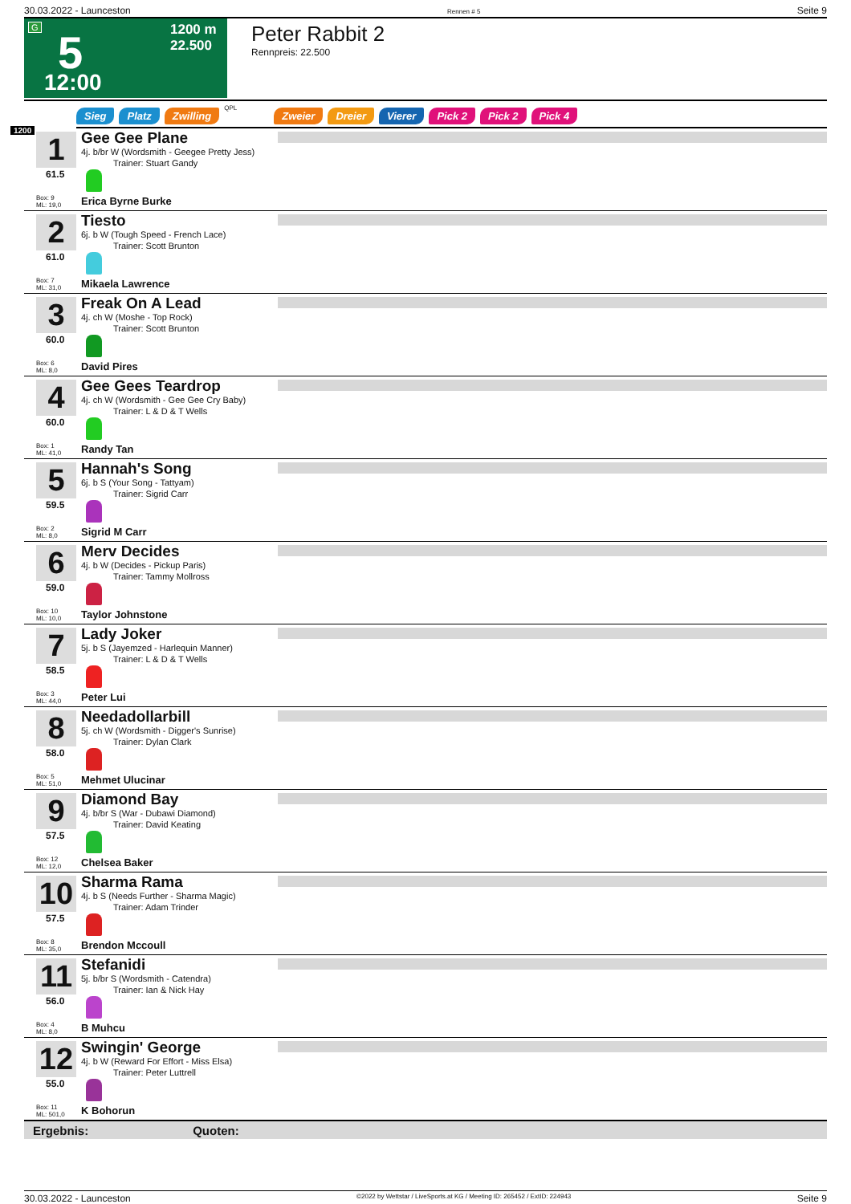30.03.2022 - Launceston Rennen # 5 Seite 9
G 5 1200 m
22.500
12:00
Peter Rabbit 2
Rennpreis: 22.500
Sieg Platz Zwilling QPL Zweier Dreier Vierer Pick 2 Pick 2 Pick 4
1200
1
61.5
Box: 9
ML: 19,0
Gee Gee Plane
4j. b/br W (Wordsmith - Geegee Pretty Jess)
Trainer: Stuart Gandy
Erica Byrne Burke
2
61.0
Box: 7
ML: 31,0
Tiesto
6j. b W (Tough Speed - French Lace)
Trainer: Scott Brunton
Mikaela Lawrence
3
60.0
Box: 6
ML: 8,0
Freak On A Lead
4j. ch W (Moshe - Top Rock)
Trainer: Scott Brunton
David Pires
4
60.0
Box: 1
ML: 41,0
Gee Gees Teardrop
4j. ch W (Wordsmith - Gee Gee Cry Baby)
Trainer: L & D & T Wells
Randy Tan
5
59.5
Box: 2
ML: 8,0
Hannah's Song
6j. b S (Your Song - Tattyam)
Trainer: Sigrid Carr
Sigrid M Carr
6
59.0
Box: 10
ML: 10,0
Merv Decides
4j. b W (Decides - Pickup Paris)
Trainer: Tammy Mollross
Taylor Johnstone
7
58.5
Box: 3
ML: 44,0
Lady Joker
5j. b S (Jayemzed - Harlequin Manner)
Trainer: L & D & T Wells
Peter Lui
8
58.0
Box: 5
ML: 51,0
Needadollarbill
5j. ch W (Wordsmith - Digger's Sunrise)
Trainer: Dylan Clark
Mehmet Ulucinar
9
57.5
Box: 12
ML: 12,0
Diamond Bay
4j. b/br S (War - Dubawi Diamond)
Trainer: David Keating
Chelsea Baker
10
57.5
Box: 8
ML: 35,0
Sharma Rama
4j. b S (Needs Further - Sharma Magic)
Trainer: Adam Trinder
Brendon Mccoull
11
56.0
Box: 4
ML: 8,0
Stefanidi
5j. b/br S (Wordsmith - Catendra)
Trainer: Ian & Nick Hay
B Muhcu
12
55.0
Box: 11
ML: 501,0
Swingin' George
4j. b W (Reward For Effort - Miss Elsa)
Trainer: Peter Luttrell
K Bohorun
Ergebnis: Quoten:
30.03.2022 - Launceston ©2022 by Wettstar / LiveSports.at KG / Meeting ID: 265452 / ExtID: 224943 Seite 9